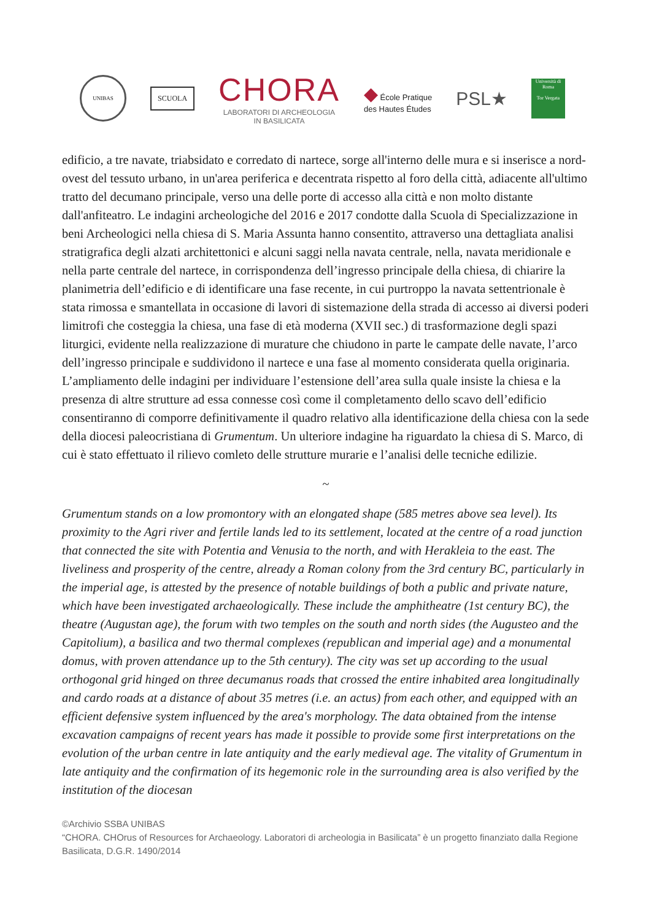UNIBAS
SCUOLA
CHORA
LABORATORI DI ARCHEOLOGIA
IN BASILICATA
◆ École Pratique
des Hautes Études
PSL★
Università di Roma
Tor Vergata
edificio, a tre navate, triabsidato e corredato di nartece, sorge all'interno delle mura e si inserisce a nord-ovest del tessuto urbano, in un'area periferica e decentrata rispetto al foro della città, adiacente all'ultimo tratto del decumano principale, verso una delle porte di accesso alla città e non molto distante dall'anfiteatro. Le indagini archeologiche del 2016 e 2017 condotte dalla Scuola di Specializzazione in beni Archeologici nella chiesa di S. Maria Assunta hanno consentito, attraverso una dettagliata analisi stratigrafica degli alzati architettonici e alcuni saggi nella navata centrale, nella, navata meridionale e nella parte centrale del nartece, in corrispondenza dell’ingresso principale della chiesa, di chiarire la planimetria dell’edificio e di identificare una fase recente, in cui purtroppo la navata settentrionale è stata rimossa e smantellata in occasione di lavori di sistemazione della strada di accesso ai diversi poderi limitrofi che costeggia la chiesa, una fase di età moderna (XVII sec.) di trasformazione degli spazi liturgici, evidente nella realizzazione di murature che chiudono in parte le campate delle navate, l’arco dell’ingresso principale e suddividono il nartece e una fase al momento considerata quella originaria. L’ampliamento delle indagini per individuare l’estensione dell’area sulla quale insiste la chiesa e la presenza di altre strutture ad essa connesse così come il completamento dello scavo dell’edificio consentiranno di comporre definitivamente il quadro relativo alla identificazione della chiesa con la sede della diocesi paleocristiana di Grumentum. Un ulteriore indagine ha riguardato la chiesa di S. Marco, di cui è stato effettuato il rilievo comleto delle strutture murarie e l’analisi delle tecniche edilizie.
~
Grumentum stands on a low promontory with an elongated shape (585 metres above sea level). Its proximity to the Agri river and fertile lands led to its settlement, located at the centre of a road junction that connected the site with Potentia and Venusia to the north, and with Herakleia to the east. The liveliness and prosperity of the centre, already a Roman colony from the 3rd century BC, particularly in the imperial age, is attested by the presence of notable buildings of both a public and private nature, which have been investigated archaeologically. These include the amphitheatre (1st century BC), the theatre (Augustan age), the forum with two temples on the south and north sides (the Augusteo and the Capitolium), a basilica and two thermal complexes (republican and imperial age) and a monumental domus, with proven attendance up to the 5th century). The city was set up according to the usual orthogonal grid hinged on three decumanus roads that crossed the entire inhabited area longitudinally and cardo roads at a distance of about 35 metres (i.e. an actus) from each other, and equipped with an efficient defensive system influenced by the area's morphology. The data obtained from the intense excavation campaigns of recent years has made it possible to provide some first interpretations on the evolution of the urban centre in late antiquity and the early medieval age. The vitality of Grumentum in late antiquity and the confirmation of its hegemonic role in the surrounding area is also verified by the institution of the diocesan
©Archivio SSBA UNIBAS
“CHORA. CHOrus of Resources for Archaeology. Laboratori di archeologia in Basilicata” è un progetto finanziato dalla Regione Basilicata, D.G.R. 1490/2014